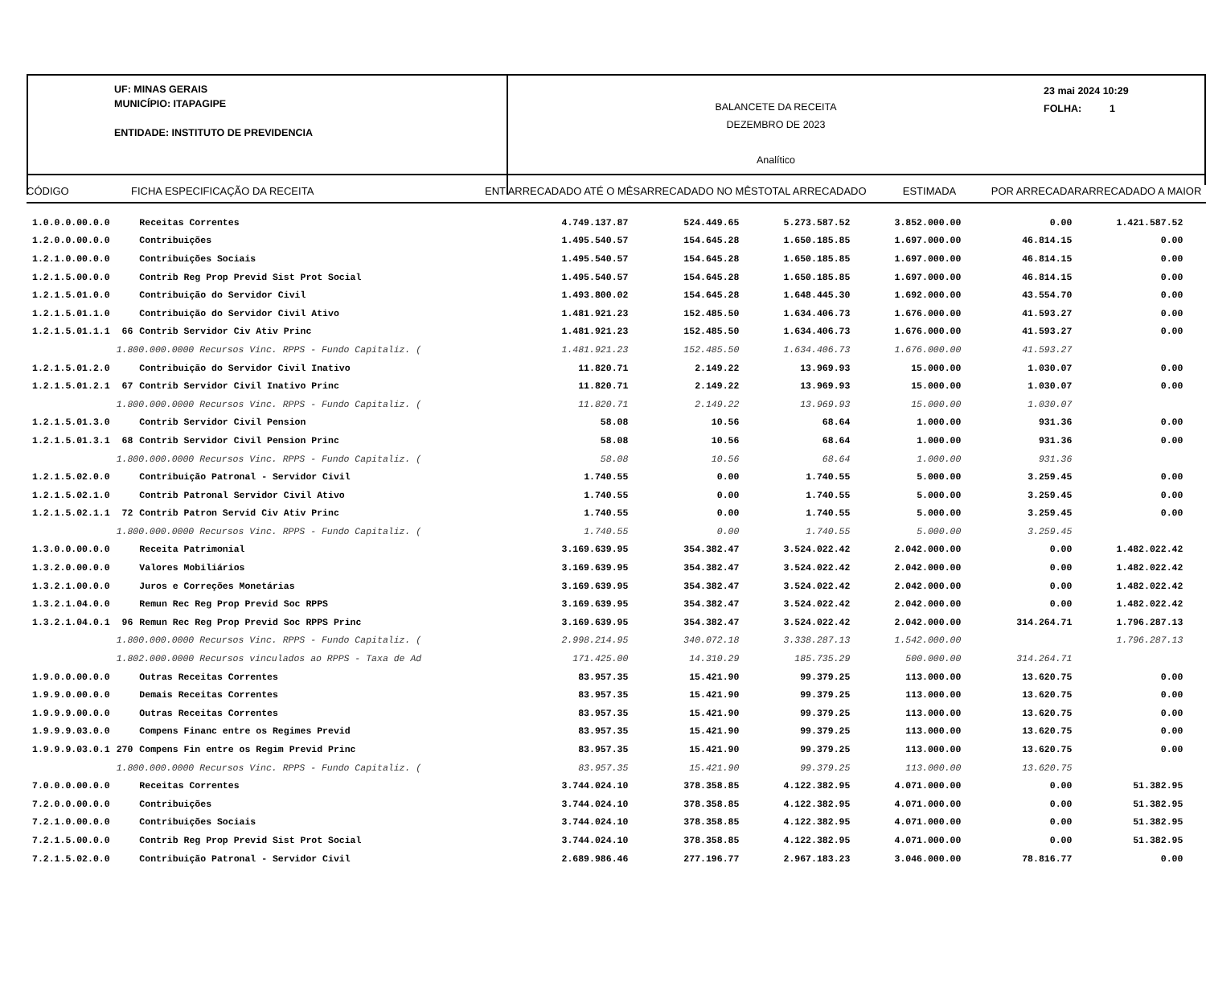UF: MINAS GERAIS
MUNICÍPIO: ITAPAGIPE
ENTIDADE: INSTITUTO DE PREVIDENCIA
BALANCETE DA RECEITA
DEZEMBRO DE 2023
Analítico
23 mai 2024 10:29
FOLHA: 1
CÓDIGO FICHA ESPECIFICAÇÃO DA RECEITA ENT ARRECADADO ATÉ O MÊS ARRECADADO NO MÊS TOTAL ARRECADADO ESTIMADA POR ARRECADAR ARRECADADO A MAIOR
| 1.0.0.0.00.0.0 | | Receitas Correntes | 4.749.137.87 | 524.449.65 | 5.273.587.52 | 3.852.000.00 | 0.00 | 1.421.587.52 |
| 1.2.0.0.00.0.0 | | Contribuições | 1.495.540.57 | 154.645.28 | 1.650.185.85 | 1.697.000.00 | 46.814.15 | 0.00 |
| 1.2.1.0.00.0.0 | | Contribuições Sociais | 1.495.540.57 | 154.645.28 | 1.650.185.85 | 1.697.000.00 | 46.814.15 | 0.00 |
| 1.2.1.5.00.0.0 | | Contrib Reg Prop Previd Sist Prot Social | 1.495.540.57 | 154.645.28 | 1.650.185.85 | 1.697.000.00 | 46.814.15 | 0.00 |
| 1.2.1.5.01.0.0 | | Contribuição do Servidor Civil | 1.493.800.02 | 154.645.28 | 1.648.445.30 | 1.692.000.00 | 43.554.70 | 0.00 |
| 1.2.1.5.01.1.0 | | Contribuição do Servidor Civil Ativo | 1.481.921.23 | 152.485.50 | 1.634.406.73 | 1.676.000.00 | 41.593.27 | 0.00 |
| 1.2.1.5.01.1.1 | 66 | Contrib Servidor Civ Ativ Princ | 1.481.921.23 | 152.485.50 | 1.634.406.73 | 1.676.000.00 | 41.593.27 | 0.00 |
| | 1.800.000.0000 Recursos Vinc. RPPS - Fundo Capitaliz. ( | | 1.481.921.23 | 152.485.50 | 1.634.406.73 | 1.676.000.00 | 41.593.27 | |
| 1.2.1.5.01.2.0 | | Contribuição do Servidor Civil Inativo | 11.820.71 | 2.149.22 | 13.969.93 | 15.000.00 | 1.030.07 | 0.00 |
| 1.2.1.5.01.2.1 | 67 | Contrib Servidor Civil Inativo Princ | 11.820.71 | 2.149.22 | 13.969.93 | 15.000.00 | 1.030.07 | 0.00 |
| | 1.800.000.0000 Recursos Vinc. RPPS - Fundo Capitaliz. ( | | 11.820.71 | 2.149.22 | 13.969.93 | 15.000.00 | 1.030.07 | |
| 1.2.1.5.01.3.0 | | Contrib Servidor Civil Pension | 58.08 | 10.56 | 68.64 | 1.000.00 | 931.36 | 0.00 |
| 1.2.1.5.01.3.1 | 68 | Contrib Servidor Civil Pension Princ | 58.08 | 10.56 | 68.64 | 1.000.00 | 931.36 | 0.00 |
| | 1.800.000.0000 Recursos Vinc. RPPS - Fundo Capitaliz. ( | | 58.08 | 10.56 | 68.64 | 1.000.00 | 931.36 | |
| 1.2.1.5.02.0.0 | | Contribuição Patronal - Servidor Civil | 1.740.55 | 0.00 | 1.740.55 | 5.000.00 | 3.259.45 | 0.00 |
| 1.2.1.5.02.1.0 | | Contrib Patronal Servidor Civil Ativo | 1.740.55 | 0.00 | 1.740.55 | 5.000.00 | 3.259.45 | 0.00 |
| 1.2.1.5.02.1.1 | 72 | Contrib Patron Servid Civ Ativ Princ | 1.740.55 | 0.00 | 1.740.55 | 5.000.00 | 3.259.45 | 0.00 |
| | 1.800.000.0000 Recursos Vinc. RPPS - Fundo Capitaliz. ( | | 1.740.55 | 0.00 | 1.740.55 | 5.000.00 | 3.259.45 | |
| 1.3.0.0.00.0.0 | | Receita Patrimonial | 3.169.639.95 | 354.382.47 | 3.524.022.42 | 2.042.000.00 | 0.00 | 1.482.022.42 |
| 1.3.2.0.00.0.0 | | Valores Mobiliários | 3.169.639.95 | 354.382.47 | 3.524.022.42 | 2.042.000.00 | 0.00 | 1.482.022.42 |
| 1.3.2.1.00.0.0 | | Juros e Correções Monetárias | 3.169.639.95 | 354.382.47 | 3.524.022.42 | 2.042.000.00 | 0.00 | 1.482.022.42 |
| 1.3.2.1.04.0.0 | | Remun Rec Reg Prop Previd Soc RPPS | 3.169.639.95 | 354.382.47 | 3.524.022.42 | 2.042.000.00 | 0.00 | 1.482.022.42 |
| 1.3.2.1.04.0.1 | 96 | Remun Rec Reg Prop Previd Soc RPPS Princ | 3.169.639.95 | 354.382.47 | 3.524.022.42 | 2.042.000.00 | 314.264.71 | 1.796.287.13 |
| | 1.800.000.0000 Recursos Vinc. RPPS - Fundo Capitaliz. ( | | 2.998.214.95 | 340.072.18 | 3.338.287.13 | 1.542.000.00 | | 1.796.287.13 |
| | 1.802.000.0000 Recursos vinculados ao RPPS - Taxa de Ad | | 171.425.00 | 14.310.29 | 185.735.29 | 500.000.00 | 314.264.71 | |
| 1.9.0.0.00.0.0 | | Outras Receitas Correntes | 83.957.35 | 15.421.90 | 99.379.25 | 113.000.00 | 13.620.75 | 0.00 |
| 1.9.9.0.00.0.0 | | Demais Receitas Correntes | 83.957.35 | 15.421.90 | 99.379.25 | 113.000.00 | 13.620.75 | 0.00 |
| 1.9.9.9.00.0.0 | | Outras Receitas Correntes | 83.957.35 | 15.421.90 | 99.379.25 | 113.000.00 | 13.620.75 | 0.00 |
| 1.9.9.9.03.0.0 | | Compens Financ entre os Regimes Previd | 83.957.35 | 15.421.90 | 99.379.25 | 113.000.00 | 13.620.75 | 0.00 |
| 1.9.9.9.03.0.1 | 270 | Compens Fin entre os Regim Previd Princ | 83.957.35 | 15.421.90 | 99.379.25 | 113.000.00 | 13.620.75 | 0.00 |
| | 1.800.000.0000 Recursos Vinc. RPPS - Fundo Capitaliz. ( | | 83.957.35 | 15.421.90 | 99.379.25 | 113.000.00 | 13.620.75 | |
| 7.0.0.0.00.0.0 | | Receitas Correntes | 3.744.024.10 | 378.358.85 | 4.122.382.95 | 4.071.000.00 | 0.00 | 51.382.95 |
| 7.2.0.0.00.0.0 | | Contribuições | 3.744.024.10 | 378.358.85 | 4.122.382.95 | 4.071.000.00 | 0.00 | 51.382.95 |
| 7.2.1.0.00.0.0 | | Contribuições Sociais | 3.744.024.10 | 378.358.85 | 4.122.382.95 | 4.071.000.00 | 0.00 | 51.382.95 |
| 7.2.1.5.00.0.0 | | Contrib Reg Prop Previd Sist Prot Social | 3.744.024.10 | 378.358.85 | 4.122.382.95 | 4.071.000.00 | 0.00 | 51.382.95 |
| 7.2.1.5.02.0.0 | | Contribuição Patronal - Servidor Civil | 2.689.986.46 | 277.196.77 | 2.967.183.23 | 3.046.000.00 | 78.816.77 | 0.00 |